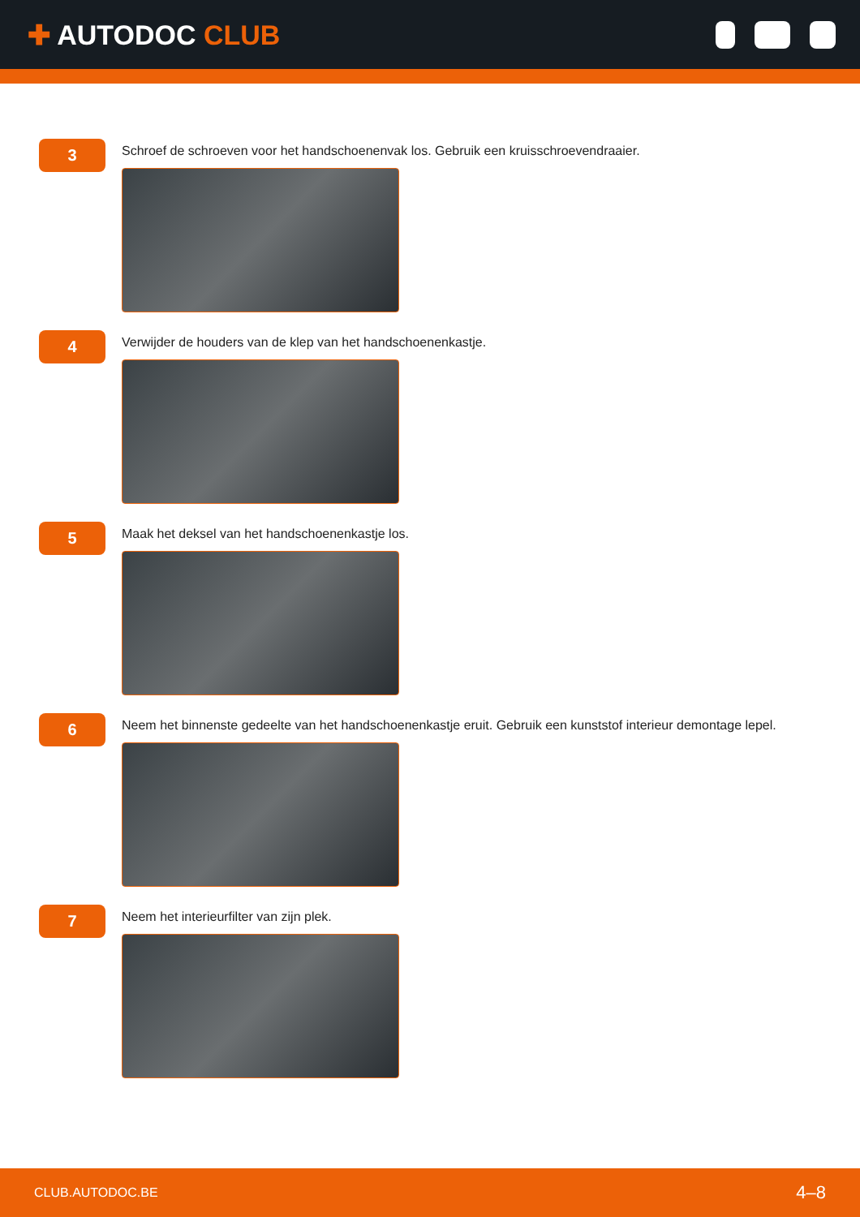✚ AUTODOC CLUB
3
Schroef de schroeven voor het handschoenenvak los. Gebruik een kruisschroevendraaier.
4
Verwijder de houders van de klep van het handschoenenkastje.
5
Maak het deksel van het handschoenenkastje los.
6
Neem het binnenste gedeelte van het handschoenenkastje eruit. Gebruik een kunststof interieur demontage lepel.
7
Neem het interieurfilter van zijn plek.
CLUB.AUTODOC.BE 4–8